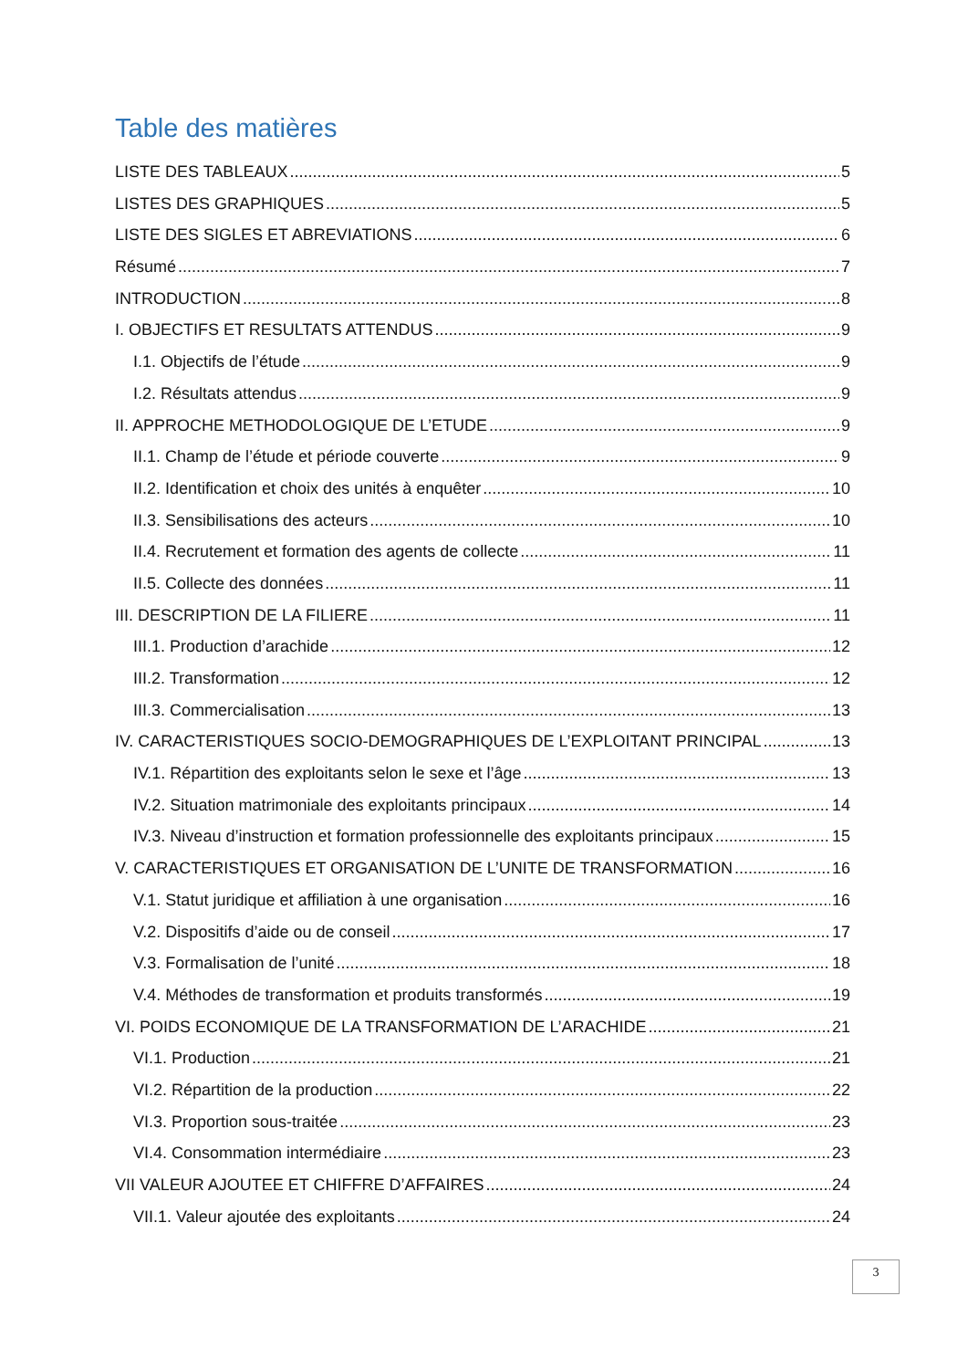Table des matières
LISTE DES TABLEAUX 5
LISTES DES GRAPHIQUES 5
LISTE DES SIGLES ET ABREVIATIONS 6
Résumé 7
INTRODUCTION 8
I. OBJECTIFS ET RESULTATS ATTENDUS 9
I.1. Objectifs de l’étude 9
I.2. Résultats attendus 9
II. APPROCHE METHODOLOGIQUE DE L’ETUDE 9
II.1. Champ de l’étude et période couverte 9
II.2. Identification et choix des unités à enquêter 10
II.3. Sensibilisations des acteurs 10
II.4. Recrutement et formation des agents de collecte 11
II.5. Collecte des données 11
III. DESCRIPTION DE LA FILIERE 11
III.1. Production d’arachide 12
III.2. Transformation 12
III.3. Commercialisation 13
IV. CARACTERISTIQUES SOCIO-DEMOGRAPHIQUES DE L’EXPLOITANT PRINCIPAL 13
IV.1. Répartition des exploitants selon le sexe et l’âge 13
IV.2. Situation matrimoniale des exploitants principaux 14
IV.3. Niveau d’instruction et formation professionnelle des exploitants principaux 15
V. CARACTERISTIQUES ET ORGANISATION DE L’UNITE DE TRANSFORMATION 16
V.1. Statut juridique et affiliation à une organisation 16
V.2. Dispositifs d’aide ou de conseil 17
V.3. Formalisation de l’unité 18
V.4. Méthodes de transformation et produits transformés 19
VI. POIDS ECONOMIQUE DE LA TRANSFORMATION DE L’ARACHIDE 21
VI.1. Production 21
VI.2. Répartition de la production 22
VI.3. Proportion sous-traitée 23
VI.4. Consommation intermédiaire 23
VII VALEUR AJOUTEE ET CHIFFRE D’AFFAIRES 24
VII.1. Valeur ajoutée des exploitants 24
3